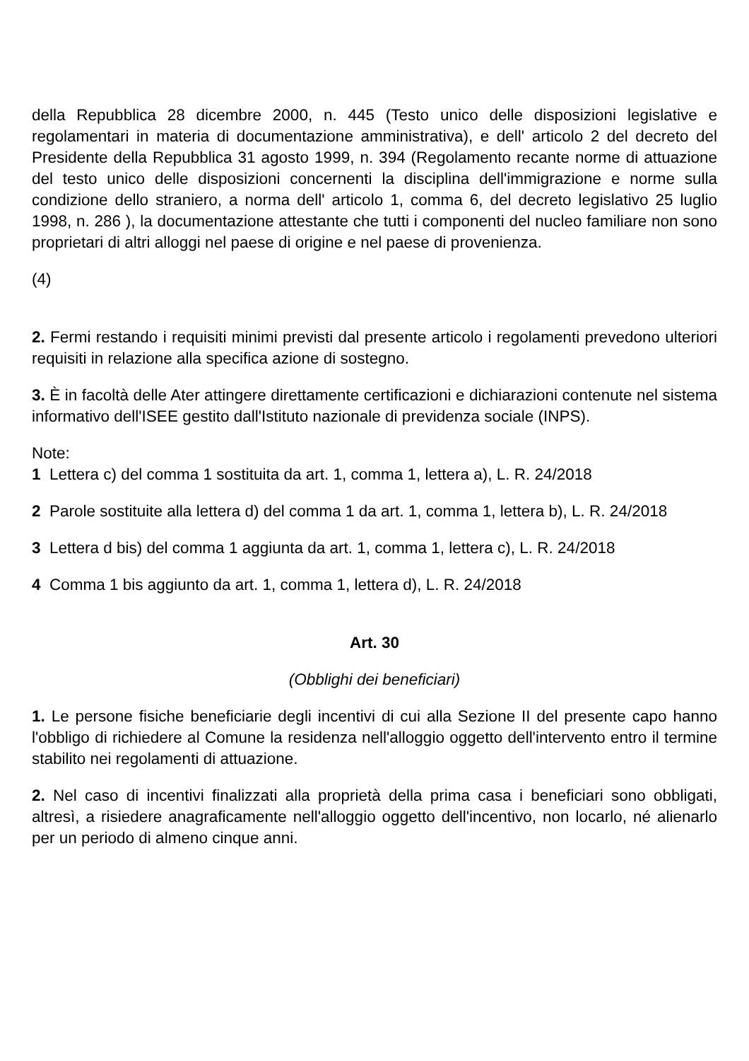della Repubblica 28 dicembre 2000, n. 445 (Testo unico delle disposizioni legislative e regolamentari in materia di documentazione amministrativa), e dell' articolo 2 del decreto del Presidente della Repubblica 31 agosto 1999, n. 394 (Regolamento recante norme di attuazione del testo unico delle disposizioni concernenti la disciplina dell'immigrazione e norme sulla condizione dello straniero, a norma dell' articolo 1, comma 6, del decreto legislativo 25 luglio 1998, n. 286 ), la documentazione attestante che tutti i componenti del nucleo familiare non sono proprietari di altri alloggi nel paese di origine e nel paese di provenienza.
(4)
2. Fermi restando i requisiti minimi previsti dal presente articolo i regolamenti prevedono ulteriori requisiti in relazione alla specifica azione di sostegno.
3. È in facoltà delle Ater attingere direttamente certificazioni e dichiarazioni contenute nel sistema informativo dell'ISEE gestito dall'Istituto nazionale di previdenza sociale (INPS).
Note:
1 Lettera c) del comma 1 sostituita da art. 1, comma 1, lettera a), L. R. 24/2018
2 Parole sostituite alla lettera d) del comma 1 da art. 1, comma 1, lettera b), L. R. 24/2018
3 Lettera d bis) del comma 1 aggiunta da art. 1, comma 1, lettera c), L. R. 24/2018
4 Comma 1 bis aggiunto da art. 1, comma 1, lettera d), L. R. 24/2018
Art. 30
(Obblighi dei beneficiari)
1. Le persone fisiche beneficiarie degli incentivi di cui alla Sezione II del presente capo hanno l'obbligo di richiedere al Comune la residenza nell'alloggio oggetto dell'intervento entro il termine stabilito nei regolamenti di attuazione.
2. Nel caso di incentivi finalizzati alla proprietà della prima casa i beneficiari sono obbligati, altresì, a risiedere anagraficamente nell'alloggio oggetto dell'incentivo, non locarlo, né alienarlo per un periodo di almeno cinque anni.